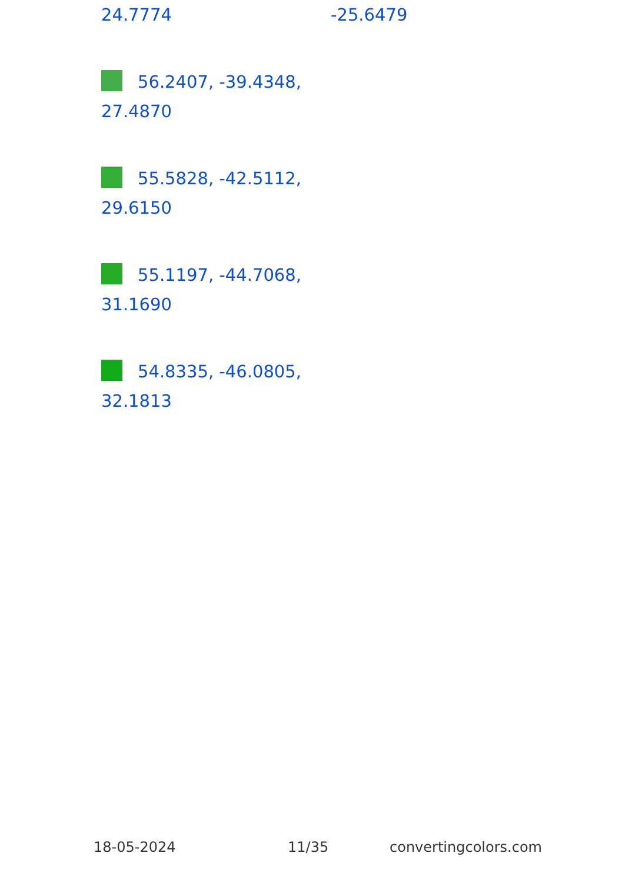24.7774 -25.6479
56.2407, -39.4348, 27.4870
55.5828, -42.5112, 29.6150
55.1197, -44.7068, 31.1690
54.8335, -46.0805, 32.1813
18-05-2024 11/35 convertingcolors.com